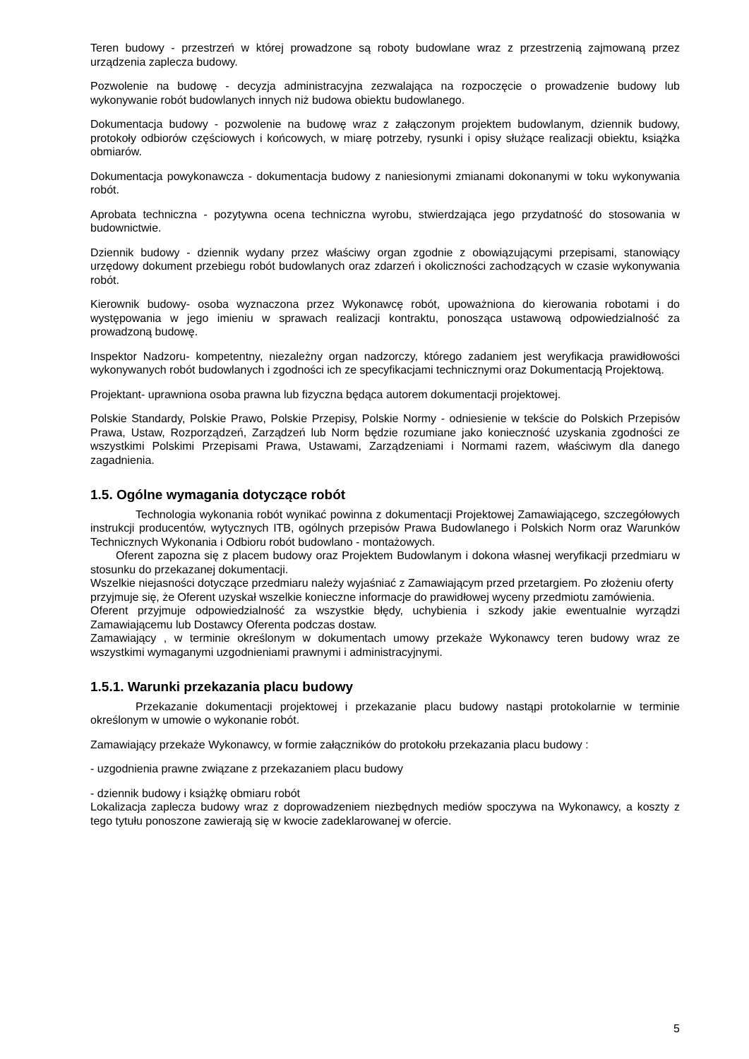Teren budowy - przestrzeń w której prowadzone są roboty budowlane wraz z przestrzenią zajmowaną przez urządzenia zaplecza budowy.
Pozwolenie na budowę - decyzja administracyjna zezwalająca na rozpoczęcie o prowadzenie budowy lub wykonywanie robót budowlanych innych niż budowa obiektu budowlanego.
Dokumentacja budowy - pozwolenie na budowę wraz z załączonym projektem budowlanym, dziennik budowy, protokoły odbiorów częściowych i końcowych, w miarę potrzeby, rysunki i opisy służące realizacji obiektu, książka obmiarów.
Dokumentacja powykonawcza - dokumentacja budowy z naniesionymi zmianami dokonanymi w toku wykonywania robót.
Aprobata techniczna - pozytywna ocena techniczna wyrobu, stwierdzająca jego przydatność do stosowania w budownictwie.
Dziennik budowy - dziennik wydany przez właściwy organ zgodnie z obowiązującymi przepisami, stanowiący urzędowy dokument przebiegu robót budowlanych oraz zdarzeń i okoliczności zachodzących w czasie wykonywania robót.
Kierownik budowy- osoba wyznaczona przez Wykonawcę robót, upoważniona do kierowania robotami i do występowania w jego imieniu w sprawach realizacji kontraktu, ponosząca ustawową odpowiedzialność za prowadzoną budowę.
Inspektor Nadzoru- kompetentny, niezależny organ nadzorczy, którego zadaniem jest weryfikacja prawidłowości wykonywanych robót budowlanych i zgodności ich ze specyfikacjami technicznymi oraz Dokumentacją Projektową.
Projektant- uprawniona osoba prawna lub fizyczna będąca autorem dokumentacji projektowej.
Polskie Standardy, Polskie Prawo, Polskie Przepisy, Polskie Normy - odniesienie w tekście do Polskich Przepisów Prawa, Ustaw, Rozporządzeń, Zarządzeń lub Norm będzie rozumiane jako konieczność uzyskania zgodności ze wszystkimi Polskimi Przepisami Prawa, Ustawami, Zarządzeniami i Normami razem, właściwym dla danego zagadnienia.
1.5. Ogólne wymagania dotyczące robót
Technologia wykonania robót wynikać powinna z dokumentacji Projektowej Zamawiającego, szczegółowych instrukcji producentów, wytycznych ITB, ogólnych przepisów Prawa Budowlanego i Polskich Norm oraz Warunków Technicznych Wykonania i Odbioru robót budowlano - montażowych.
Oferent zapozna się z placem budowy oraz Projektem Budowlanym i dokona własnej weryfikacji przedmiaru w stosunku do przekazanej dokumentacji.
Wszelkie niejasności dotyczące przedmiaru należy wyjaśniać z Zamawiającym przed przetargiem. Po złożeniu oferty przyjmuje się, że Oferent uzyskał wszelkie konieczne informacje do prawidłowej wyceny przedmiotu zamówienia.
Oferent przyjmuje odpowiedzialność za wszystkie błędy, uchybienia i szkody jakie ewentualnie wyrządzi Zamawiającemu lub Dostawcy Oferenta podczas dostaw.
Zamawiający , w terminie określonym w dokumentach umowy przekaże Wykonawcy teren budowy wraz ze wszystkimi wymaganymi uzgodnieniami prawnymi i administracyjnymi.
1.5.1. Warunki przekazania placu budowy
Przekazanie dokumentacji projektowej i przekazanie placu budowy nastąpi protokolarnie w terminie określonym w umowie o wykonanie robót.
Zamawiający przekaże Wykonawcy, w formie załączników do protokołu przekazania placu budowy :
- uzgodnienia prawne związane z przekazaniem placu budowy
- dziennik budowy i książkę obmiaru robót
Lokalizacja zaplecza budowy wraz z doprowadzeniem niezbędnych mediów spoczywa na Wykonawcy, a koszty z tego tytułu ponoszone zawierają się w kwocie zadeklarowanej w ofercie.
5